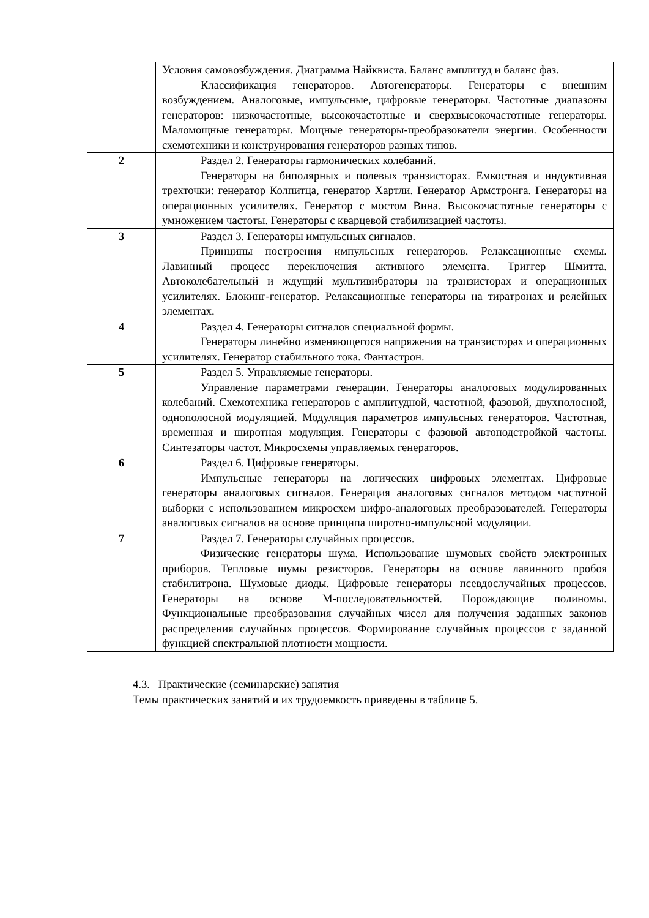| | Условия самовозбуждения. Диаграмма Найквиста. Баланс амплитуд и баланс фаз. Классификация генераторов. Автогенераторы. Генераторы с внешним возбуждением. Аналоговые, импульсные, цифровые генераторы. Частотные диапазоны генераторов: низкочастотные, высокочастотные и сверхвысокочастотные генераторы. Маломощные генераторы. Мощные генераторы-преобразователи энергии. Особенности схемотехники и конструирования генераторов разных типов. |
| 2 | Раздел 2. Генераторы гармонических колебаний. Генераторы на биполярных и полевых транзисторах. Емкостная и индуктивная трехточки: генератор Колпитца, генератор Хартли. Генератор Армстронга. Генераторы на операционных усилителях. Генератор с мостом Вина. Высокочастотные генераторы с умножением частоты. Генераторы с кварцевой стабилизацией частоты. |
| 3 | Раздел 3. Генераторы импульсных сигналов. Принципы построения импульсных генераторов. Релаксационные схемы. Лавинный процесс переключения активного элемента. Триггер Шмитта. Автоколебательный и ждущий мультивибраторы на транзисторах и операционных усилителях. Блокинг-генератор. Релаксационные генераторы на тиратронах и релейных элементах. |
| 4 | Раздел 4. Генераторы сигналов специальной формы. Генераторы линейно изменяющегося напряжения на транзисторах и операционных усилителях. Генератор стабильного тока. Фантастрон. |
| 5 | Раздел 5. Управляемые генераторы. Управление параметрами генерации. Генераторы аналоговых модулированных колебаний. Схемотехника генераторов с амплитудной, частотной, фазовой, двухполосной, однополосной модуляцией. Модуляция параметров импульсных генераторов. Частотная, временная и широтная модуляция. Генераторы с фазовой автоподстройкой частоты. Синтезаторы частот. Микросхемы управляемых генераторов. |
| 6 | Раздел 6. Цифровые генераторы. Импульсные генераторы на логических цифровых элементах. Цифровые генераторы аналоговых сигналов. Генерация аналоговых сигналов методом частотной выборки с использованием микросхем цифро-аналоговых преобразователей. Генераторы аналоговых сигналов на основе принципа широтно-импульсной модуляции. |
| 7 | Раздел 7. Генераторы случайных процессов. Физические генераторы шума. Использование шумовых свойств электронных приборов. Тепловые шумы резисторов. Генераторы на основе лавинного пробоя стабилитрона. Шумовые диоды. Цифровые генераторы псевдослучайных процессов. Генераторы на основе М-последовательностей. Порождающие полиномы. Функциональные преобразования случайных чисел для получения заданных законов распределения случайных процессов. Формирование случайных процессов с заданной функцией спектральной плотности мощности. |
4.3. Практические (семинарские) занятия
Темы практических занятий и их трудоемкость приведены в таблице 5.